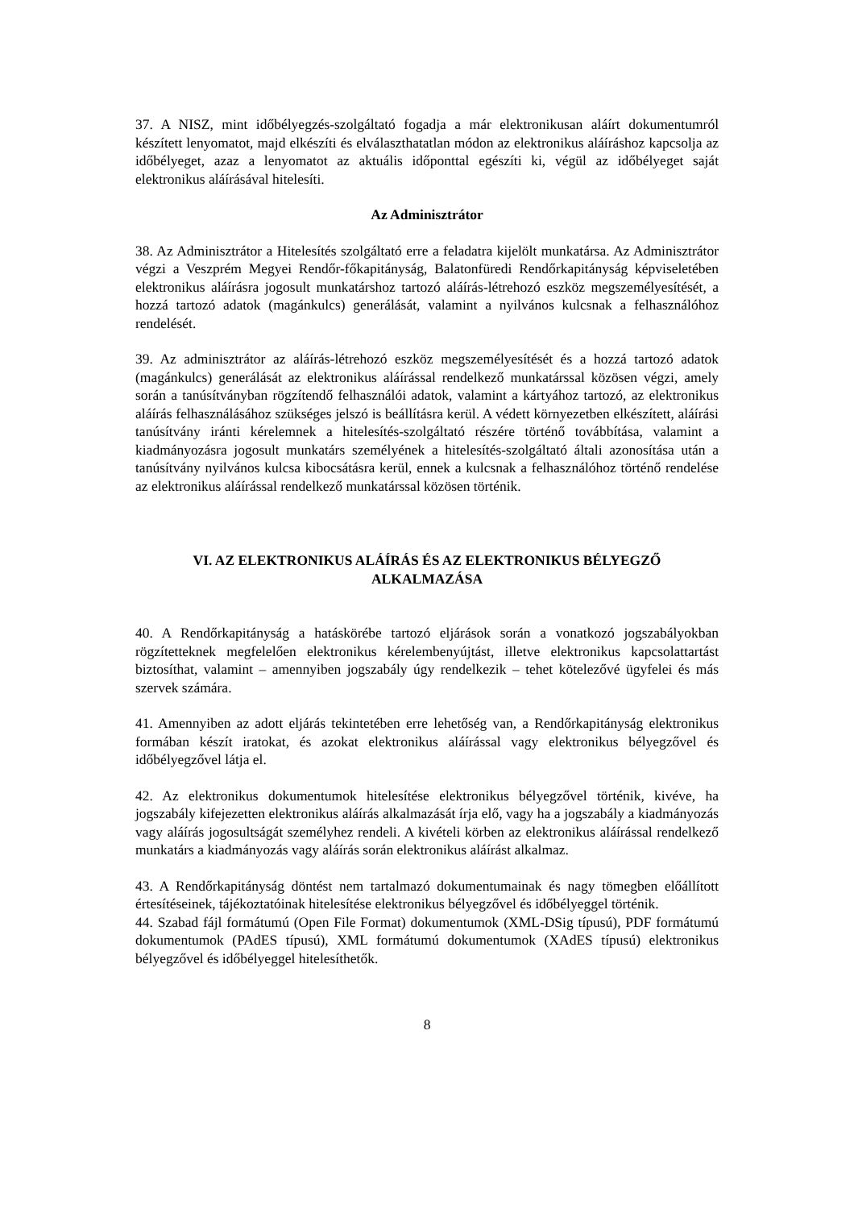37. A NISZ, mint időbélyegzés-szolgáltató fogadja a már elektronikusan aláírt dokumentumról készített lenyomatot, majd elkészíti és elválaszthatatlan módon az elektronikus aláíráshoz kapcsolja az időbélyeget, azaz a lenyomatot az aktuális időponttal egészíti ki, végül az időbélyeget saját elektronikus aláírásával hitelesíti.
Az Adminisztrátor
38. Az Adminisztrátor a Hitelesítés szolgáltató erre a feladatra kijelölt munkatársa. Az Adminisztrátor végzi a Veszprém Megyei Rendőr-főkapitányság, Balatonfüredi Rendőrkapitányság képviseletében elektronikus aláírásra jogosult munkatárshoz tartozó aláírás-létrehozó eszköz megszemélyesítését, a hozzá tartozó adatok (magánkulcs) generálását, valamint a nyilvános kulcsnak a felhasználóhoz rendelését.
39. Az adminisztrátor az aláírás-létrehozó eszköz megszemélyesítését és a hozzá tartozó adatok (magánkulcs) generálását az elektronikus aláírással rendelkező munkatárssal közösen végzi, amely során a tanúsítványban rögzítendő felhasználói adatok, valamint a kártyához tartozó, az elektronikus aláírás felhasználásához szükséges jelszó is beállításra kerül. A védett környezetben elkészített, aláírási tanúsítvány iránti kérelemnek a hitelesítés-szolgáltató részére történő továbbítása, valamint a kiadmányozásra jogosult munkatárs személyének a hitelesítés-szolgáltató általi azonosítása után a tanúsítvány nyilvános kulcsa kibocsátásra kerül, ennek a kulcsnak a felhasználóhoz történő rendelése az elektronikus aláírással rendelkező munkatárssal közösen történik.
VI. AZ ELEKTRONIKUS ALÁÍRÁS ÉS AZ ELEKTRONIKUS BÉLYEGZŐ
ALKALMAZÁSA
40. A Rendőrkapitányság a hatáskörébe tartozó eljárások során a vonatkozó jogszabályokban rögzítetteknek megfelelően elektronikus kérelembenyújtást, illetve elektronikus kapcsolattartást biztosíthat, valamint – amennyiben jogszabály úgy rendelkezik – tehet kötelezővé ügyfelei és más szervek számára.
41. Amennyiben az adott eljárás tekintetében erre lehetőség van, a Rendőrkapitányság elektronikus formában készít iratokat, és azokat elektronikus aláírással vagy elektronikus bélyegzővel és időbélyegzővel látja el.
42. Az elektronikus dokumentumok hitelesítése elektronikus bélyegzővel történik, kivéve, ha jogszabály kifejezetten elektronikus aláírás alkalmazását írja elő, vagy ha a jogszabály a kiadmányozás vagy aláírás jogosultságát személyhez rendeli. A kivételi körben az elektronikus aláírással rendelkező munkatárs a kiadmányozás vagy aláírás során elektronikus aláírást alkalmaz.
43. A Rendőrkapitányság döntést nem tartalmazó dokumentumainak és nagy tömegben előállított értesítéseinek, tájékoztatóinak hitelesítése elektronikus bélyegzővel és időbélyeggel történik.
44. Szabad fájl formátumú (Open File Format) dokumentumok (XML-DSig típusú), PDF formátumú dokumentumok (PAdES típusú), XML formátumú dokumentumok (XAdES típusú) elektronikus bélyegzővel és időbélyeggel hitelesíthetők.
8